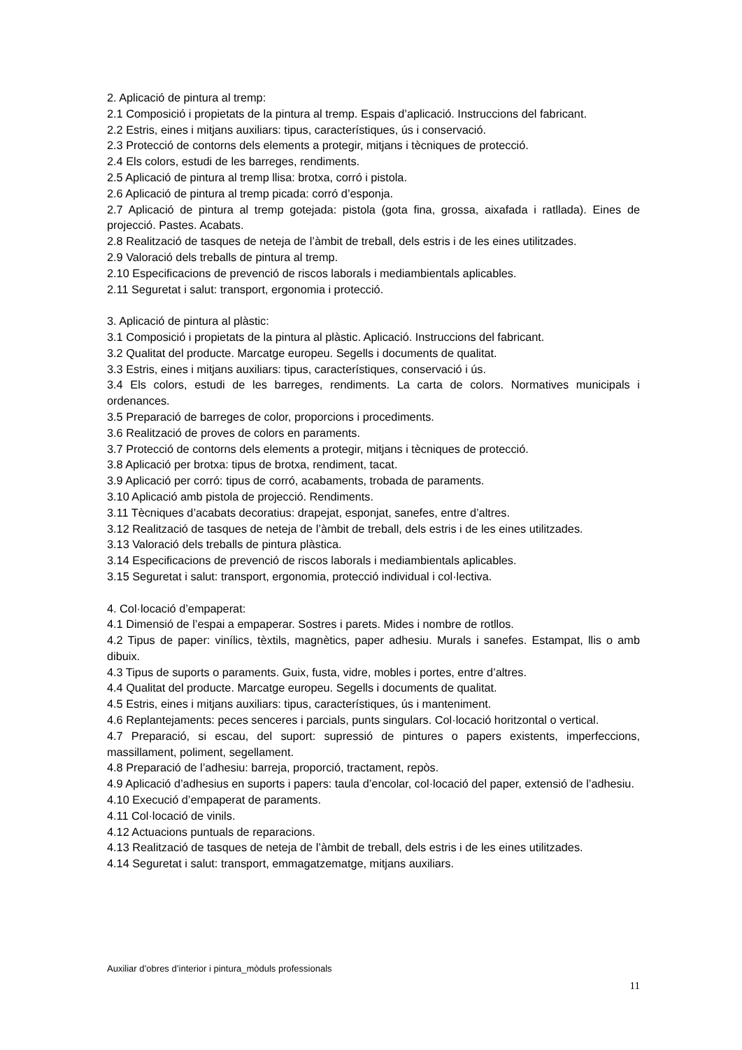2. Aplicació de pintura al tremp:
2.1 Composició i propietats de la pintura al tremp. Espais d’aplicació. Instruccions del fabricant.
2.2 Estris, eines i mitjans auxiliars: tipus, característiques, ús i conservació.
2.3 Protecció de contorns dels elements a protegir, mitjans i tècniques de protecció.
2.4 Els colors, estudi de les barreges, rendiments.
2.5 Aplicació de pintura al tremp llisa: brotxa, corró i pistola.
2.6 Aplicació de pintura al tremp picada: corró d’esponja.
2.7 Aplicació de pintura al tremp gotejada: pistola (gota fina, grossa, aixafada i ratllada). Eines de projecció. Pastes. Acabats.
2.8 Realització de tasques de neteja de l’àmbit de treball, dels estris i de les eines utilitzades.
2.9 Valoració dels treballs de pintura al tremp.
2.10 Especificacions de prevenció de riscos laborals i mediambientals aplicables.
2.11 Seguretat i salut: transport, ergonomia i protecció.
3. Aplicació de pintura al plàstic:
3.1 Composició i propietats de la pintura al plàstic. Aplicació. Instruccions del fabricant.
3.2 Qualitat del producte. Marcatge europeu. Segells i documents de qualitat.
3.3 Estris, eines i mitjans auxiliars: tipus, característiques, conservació i ús.
3.4 Els colors, estudi de les barreges, rendiments. La carta de colors. Normatives municipals i ordenances.
3.5 Preparació de barreges de color, proporcions i procediments.
3.6 Realització de proves de colors en paraments.
3.7 Protecció de contorns dels elements a protegir, mitjans i tècniques de protecció.
3.8 Aplicació per brotxa: tipus de brotxa, rendiment, tacat.
3.9 Aplicació per corró: tipus de corró, acabaments, trobada de paraments.
3.10 Aplicació amb pistola de projecció. Rendiments.
3.11 Tècniques d’acabats decoratius: drapejat, esponjat, sanefes, entre d’altres.
3.12 Realització de tasques de neteja de l’àmbit de treball, dels estris i de les eines utilitzades.
3.13 Valoració dels treballs de pintura plàstica.
3.14 Especificacions de prevenció de riscos laborals i mediambientals aplicables.
3.15 Seguretat i salut: transport, ergonomia, protecció individual i col·lectiva.
4. Col·locació d’empaperat:
4.1 Dimensió de l’espai a empaperar. Sostres i parets. Mides i nombre de rotllos.
4.2 Tipus de paper: vinílics, tèxtils, magnètics, paper adhesiu. Murals i sanefes. Estampat, llis o amb dibuix.
4.3 Tipus de suports o paraments. Guix, fusta, vidre, mobles i portes, entre d’altres.
4.4 Qualitat del producte. Marcatge europeu. Segells i documents de qualitat.
4.5 Estris, eines i mitjans auxiliars: tipus, característiques, ús i manteniment.
4.6 Replantejaments: peces senceres i parcials, punts singulars. Col·locació horitzontal o vertical.
4.7 Preparació, si escau, del suport: supressió de pintures o papers existents, imperfeccions, massillament, poliment, segellament.
4.8 Preparació de l’adhesiu: barreja, proporció, tractament, repòs.
4.9 Aplicació d’adhesius en suports i papers: taula d’encolar, col·locació del paper, extensió de l’adhesiu.
4.10 Execució d’empaperat de paraments.
4.11 Col·locació de vinils.
4.12 Actuacions puntuals de reparacions.
4.13 Realització de tasques de neteja de l’àmbit de treball, dels estris i de les eines utilitzades.
4.14 Seguretat i salut: transport, emmagatzematge, mitjans auxiliars.
Auxiliar d’obres d’interior i pintura_mòduls professionals
11